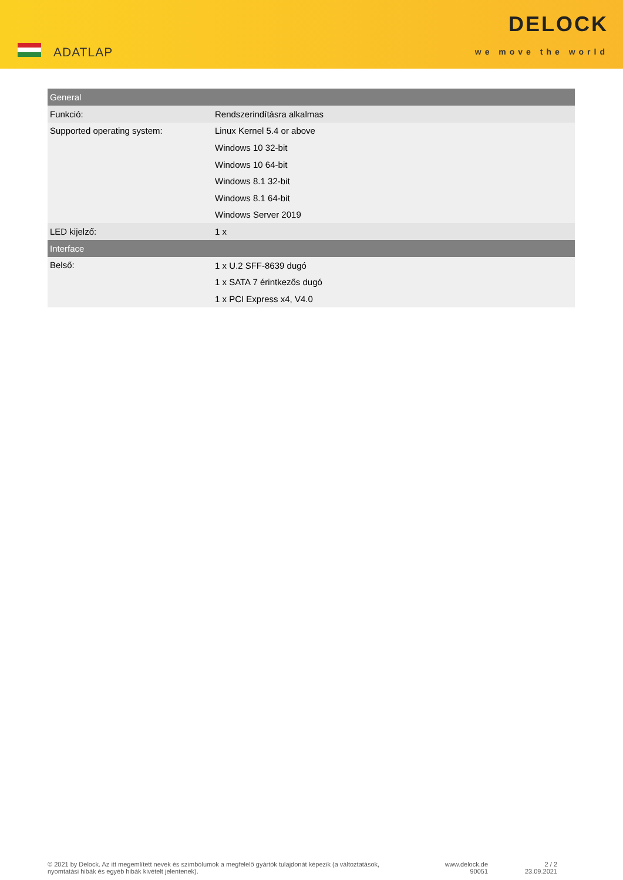ADATLAP
DELOCK
we move the world
| General | |
| --- | --- |
| Funkció: | Rendszerindításra alkalmas |
| Supported operating system: | Linux Kernel 5.4 or above |
| | Windows 10 32-bit |
| | Windows 10 64-bit |
| | Windows 8.1 32-bit |
| | Windows 8.1 64-bit |
| | Windows Server 2019 |
| LED kijelző: | 1 x |
| Interface | |
| Belső: | 1 x U.2 SFF-8639 dugó |
| | 1 x SATA 7 érintkezős dugó |
| | 1 x PCI Express x4, V4.0 |
© 2021 by Delock. Az itt megemlített nevek és szimbólumok a megfelelő gyártók tulajdonát képezik (a változtatások, nyomtatási hibák és egyéb hibák kivételt jelentenek).
www.delock.de
90051
2 / 2
23.09.2021